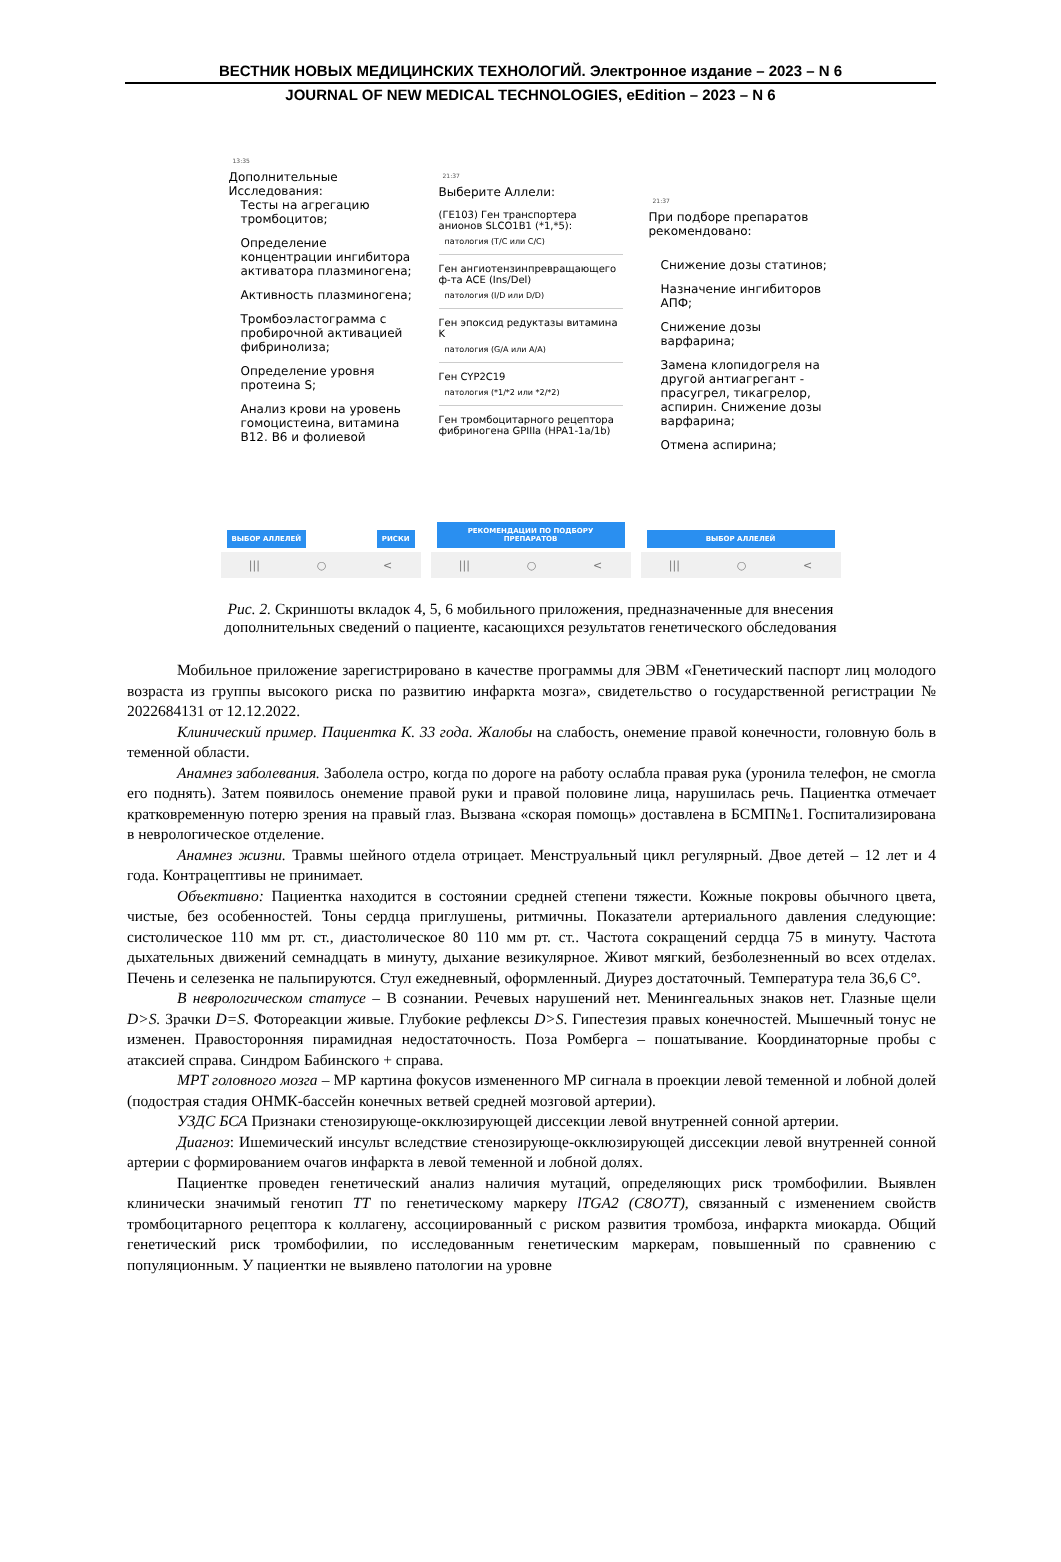ВЕСТНИК НОВЫХ МЕДИЦИНСКИХ ТЕХНОЛОГИЙ. Электронное издание – 2023 – N 6
JOURNAL OF NEW MEDICAL TECHNOLOGIES, eEdition – 2023 – N 6
13:35
Дополнительные Исследования:
Тесты на агрегацию тромбоцитов;
Определение концентрации ингибитора активатора плазминогена;
Активность плазминогена;
Тромбоэластограмма с пробирочной активацией фибринолиза;
Определение уровня протеина S;
Анализ крови на уровень гомоцистеина, витамина B12. B6 и фолиевой
ВЫБОР АЛЛЕЛЕЙ РИСКИ
||| ○ <
21:37
Выберите Аллели:
(ГЕ103) Ген транспортера анионов SLCO1B1 (*1,*5):
патология (T/C или C/C)
Ген ангиотензинпревращающего ф-та ACE (Ins/Del)
патология (I/D или D/D)
Ген эпоксид редуктазы витамина K
патология (G/A или A/A)
Ген CYP2C19
патология (*1/*2 или *2/*2)
Ген тромбоцитарного рецептора фибриногена GPIIIa (HPA1-1a/1b)
РЕКОМЕНДАЦИИ ПО ПОДБОРУ ПРЕПАРАТОВ
||| ○ <
21:37
При подборе препаратов рекомендовано:
Снижение дозы статинов;
Назначение ингибиторов АПФ;
Снижение дозы варфарина;
Замена клопидогреля на другой антиагрегант - прасугрел, тикагрелор, аспирин. Снижение дозы варфарина;
Отмена аспирина;
ВЫБОР АЛЛЕЛЕЙ
||| ○ <
Рис. 2. Скриншоты вкладок 4, 5, 6 мобильного приложения, предназначенные для внесения дополнительных сведений о пациенте, касающихся результатов генетического обследования
Мобильное приложение зарегистрировано в качестве программы для ЭВМ «Генетический паспорт лиц молодого возраста из группы высокого риска по развитию инфаркта мозга», свидетельство о государственной регистрации № 2022684131 от 12.12.2022.
Клинический пример. Пациентка К. 33 года. Жалобы на слабость, онемение правой конечности, головную боль в теменной области.
Анамнез заболевания. Заболела остро, когда по дороге на работу ослабла правая рука (уронила телефон, не смогла его поднять). Затем появилось онемение правой руки и правой половине лица, нарушилась речь. Пациентка отмечает кратковременную потерю зрения на правый глаз. Вызвана «скорая помощь» доставлена в БСМП№1. Госпитализирована в неврологическое отделение.
Анамнез жизни. Травмы шейного отдела отрицает. Менструальный цикл регулярный. Двое детей – 12 лет и 4 года. Контрацептивы не принимает.
Объективно: Пациентка находится в состоянии средней степени тяжести. Кожные покровы обычного цвета, чистые, без особенностей. Тоны сердца приглушены, ритмичны. Показатели артериального давления следующие: систолическое 110 мм рт. ст., диастолическое 80 110 мм рт. ст.. Частота сокращений сердца 75 в минуту. Частота дыхательных движений семнадцать в минуту, дыхание везикулярное. Живот мягкий, безболезненный во всех отделах. Печень и селезенка не пальпируются. Стул ежедневный, оформленный. Диурез достаточный. Температура тела 36,6 C°.
В неврологическом статусе – В сознании. Речевых нарушений нет. Менингеальных знаков нет. Глазные щели D>S. Зрачки D=S. Фотореакции живые. Глубокие рефлексы D>S. Гипестезия правых конечностей. Мышечный тонус не изменен. Правосторонняя пирамидная недостаточность. Поза Ромберга – пошатывание. Координаторные пробы с атаксией справа. Синдром Бабинского + справа.
МРТ головного мозга – МР картина фокусов измененного МР сигнала в проекции левой теменной и лобной долей (подострая стадия ОНМК-бассейн конечных ветвей средней мозговой артерии).
УЗДС БСА Признаки стенозирующе-окклюзирующей диссекции левой внутренней сонной артерии.
Диагноз: Ишемический инсульт вследствие стенозирующе-окклюзирующей диссекции левой внутренней сонной артерии с формированием очагов инфаркта в левой теменной и лобной долях.
Пациентке проведен генетический анализ наличия мутаций, определяющих риск тромбофилии. Выявлен клинически значимый генотип TT по генетическому маркеру lTGA2 (C8O7T), связанный с изменением свойств тромбоцитарного рецептора к коллагену, ассоциированный с риском развития тромбоза, инфаркта миокарда. Общий генетический риск тромбофилии, по исследованным генетическим маркерам, повышенный по сравнению с популяционным. У пациентки не выявлено патологии на уровне